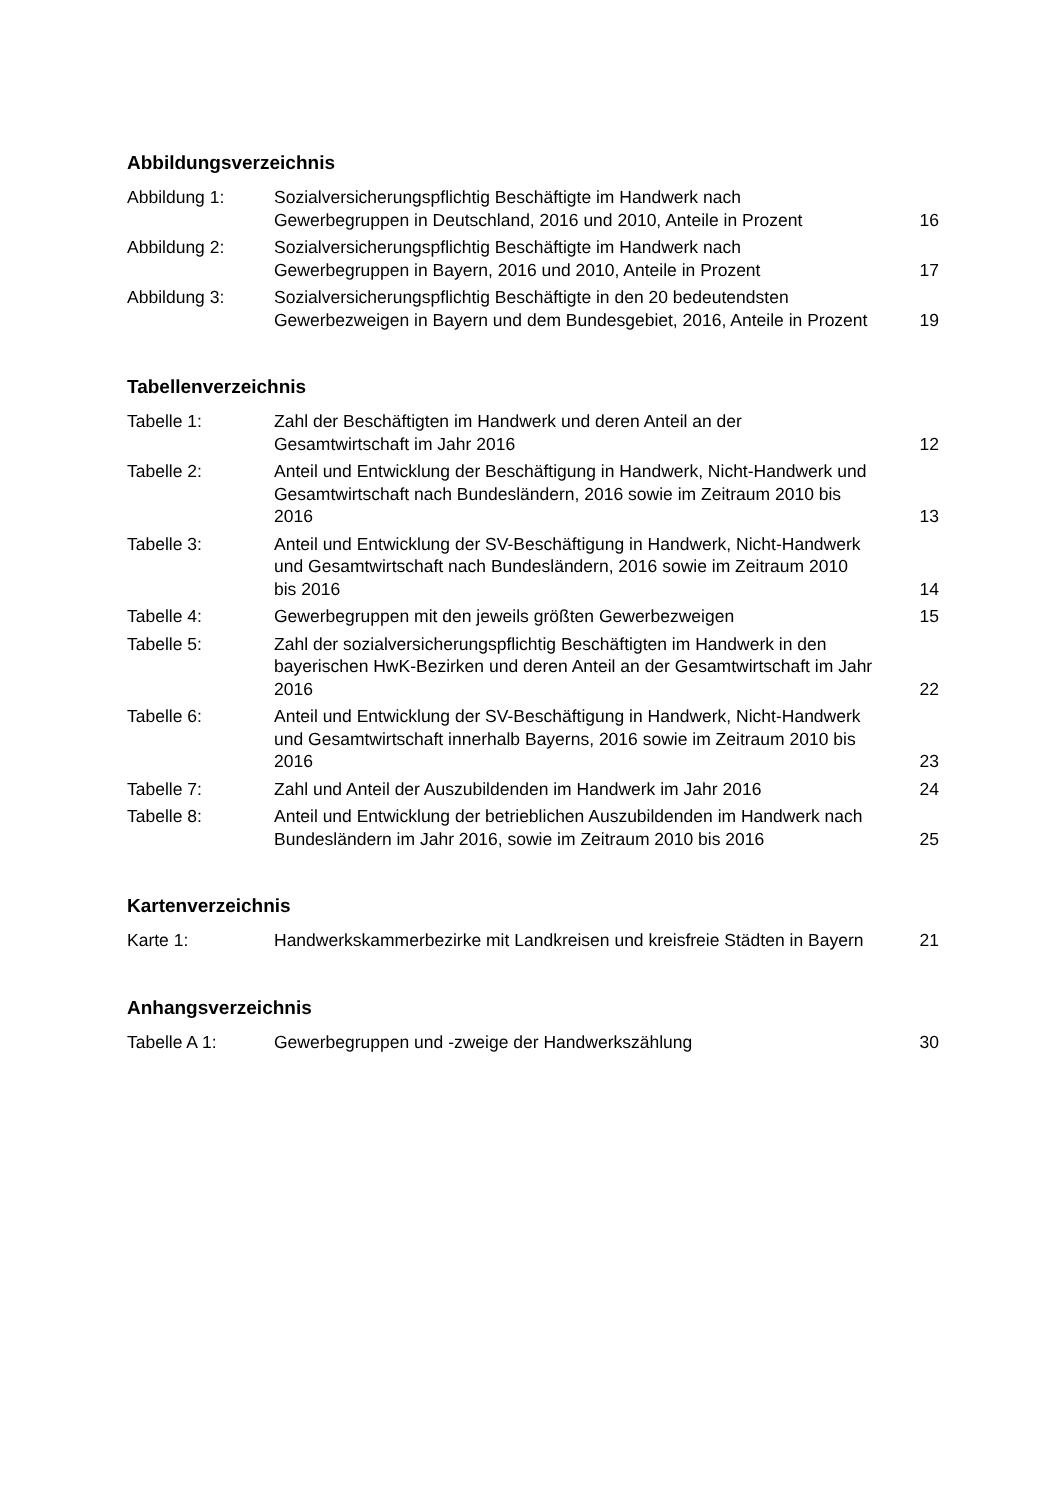Abbildungsverzeichnis
| Abbildung 1: | Sozialversicherungspflichtig Beschäftigte im Handwerk nach Gewerbegruppen in Deutschland, 2016 und 2010, Anteile in Prozent | 16 |
| Abbildung 2: | Sozialversicherungspflichtig Beschäftigte im Handwerk nach Gewerbegruppen in Bayern, 2016 und 2010, Anteile in Prozent | 17 |
| Abbildung 3: | Sozialversicherungspflichtig Beschäftigte in den 20 bedeutendsten Gewerbezweigen in Bayern und dem Bundesgebiet, 2016, Anteile in Prozent | 19 |
Tabellenverzeichnis
| Tabelle 1: | Zahl der Beschäftigten im Handwerk und deren Anteil an der Gesamtwirtschaft im Jahr 2016 | 12 |
| Tabelle 2: | Anteil und Entwicklung der Beschäftigung in Handwerk, Nicht-Handwerk und Gesamtwirtschaft nach Bundesländern, 2016 sowie im Zeitraum 2010 bis 2016 | 13 |
| Tabelle 3: | Anteil und Entwicklung der SV-Beschäftigung in Handwerk, Nicht-Handwerk und Gesamtwirtschaft nach Bundesländern, 2016 sowie im Zeitraum 2010 bis 2016 | 14 |
| Tabelle 4: | Gewerbegruppen mit den jeweils größten Gewerbezweigen | 15 |
| Tabelle 5: | Zahl der sozialversicherungspflichtig Beschäftigten im Handwerk in den bayerischen HwK-Bezirken und deren Anteil an der Gesamtwirtschaft im Jahr 2016 | 22 |
| Tabelle 6: | Anteil und Entwicklung der SV-Beschäftigung in Handwerk, Nicht-Handwerk und Gesamtwirtschaft innerhalb Bayerns, 2016 sowie im Zeitraum 2010 bis 2016 | 23 |
| Tabelle 7: | Zahl und Anteil der Auszubildenden im Handwerk im Jahr 2016 | 24 |
| Tabelle 8: | Anteil und Entwicklung der betrieblichen Auszubildenden im Handwerk nach Bundesländern im Jahr 2016, sowie im Zeitraum 2010 bis 2016 | 25 |
Kartenverzeichnis
| Karte 1: | Handwerkskammerbezirke mit Landkreisen und kreisfreie Städten in Bayern | 21 |
Anhangsverzeichnis
| Tabelle A 1: | Gewerbegruppen und -zweige der Handwerkszählung | 30 |